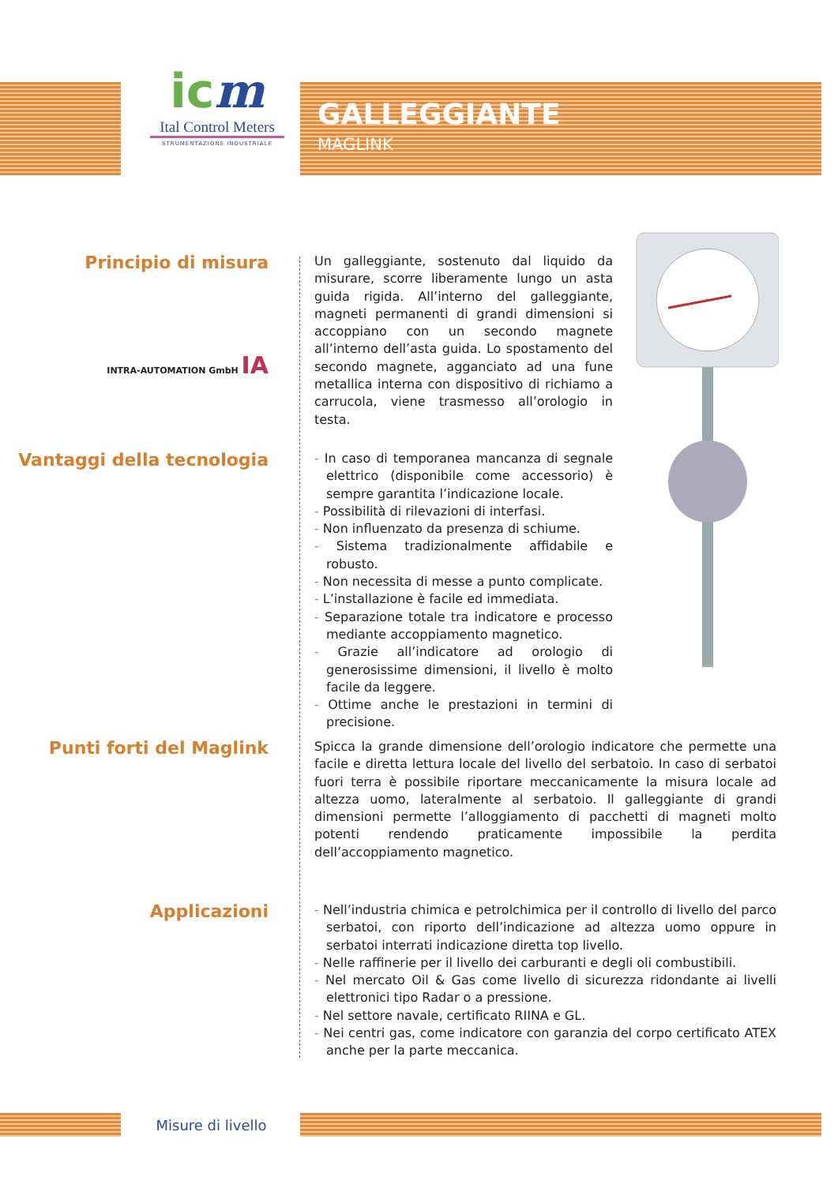GALLEGGIANTE
MAGLINK
icm
Ital Control Meters
STRUMENTAZIONE INDUSTRIALE
Principio di misura
INTRA-AUTOMATION GmbH IA
Un galleggiante, sostenuto dal liquido da misurare, scorre liberamente lungo un asta guida rigida. All’interno del galleggiante, magneti permanenti di grandi dimensioni si accoppiano con un secondo magnete all’interno dell’asta guida. Lo spostamento del secondo magnete, agganciato ad una fune metallica interna con dispositivo di richiamo a carrucola, viene trasmesso all’orologio in testa.
Vantaggi della tecnologia
- In caso di temporanea mancanza di segnale elettrico (disponibile come accessorio) è sempre garantita l’indicazione locale.
- Possibilità di rilevazioni di interfasi.
- Non influenzato da presenza di schiume.
- Sistema tradizionalmente affidabile e robusto.
- Non necessita di messe a punto complicate.
- L’installazione è facile ed immediata.
- Separazione totale tra indicatore e processo mediante accoppiamento magnetico.
- Grazie all’indicatore ad orologio di generosissime dimensioni, il livello è molto facile da leggere.
- Ottime anche le prestazioni in termini di precisione.
Punti forti del Maglink
Spicca la grande dimensione dell’orologio indicatore che permette una facile e diretta lettura locale del livello del serbatoio. In caso di serbatoi fuori terra è possibile riportare meccanicamente la misura locale ad altezza uomo, lateralmente al serbatoio. Il galleggiante di grandi dimensioni permette l’alloggiamento di pacchetti di magneti molto potenti rendendo praticamente impossibile la perdita dell’accoppiamento magnetico.
Applicazioni
- Nell’industria chimica e petrolchimica per il controllo di livello del parco serbatoi, con riporto dell’indicazione ad altezza uomo oppure in serbatoi interrati indicazione diretta top livello.
- Nelle raffinerie per il livello dei carburanti e degli oli combustibili.
- Nel mercato Oil & Gas come livello di sicurezza ridondante ai livelli elettronici tipo Radar o a pressione.
- Nel settore navale, certificato RIINA e GL.
- Nei centri gas, come indicatore con garanzia del corpo certificato ATEX anche per la parte meccanica.
Misure di livello